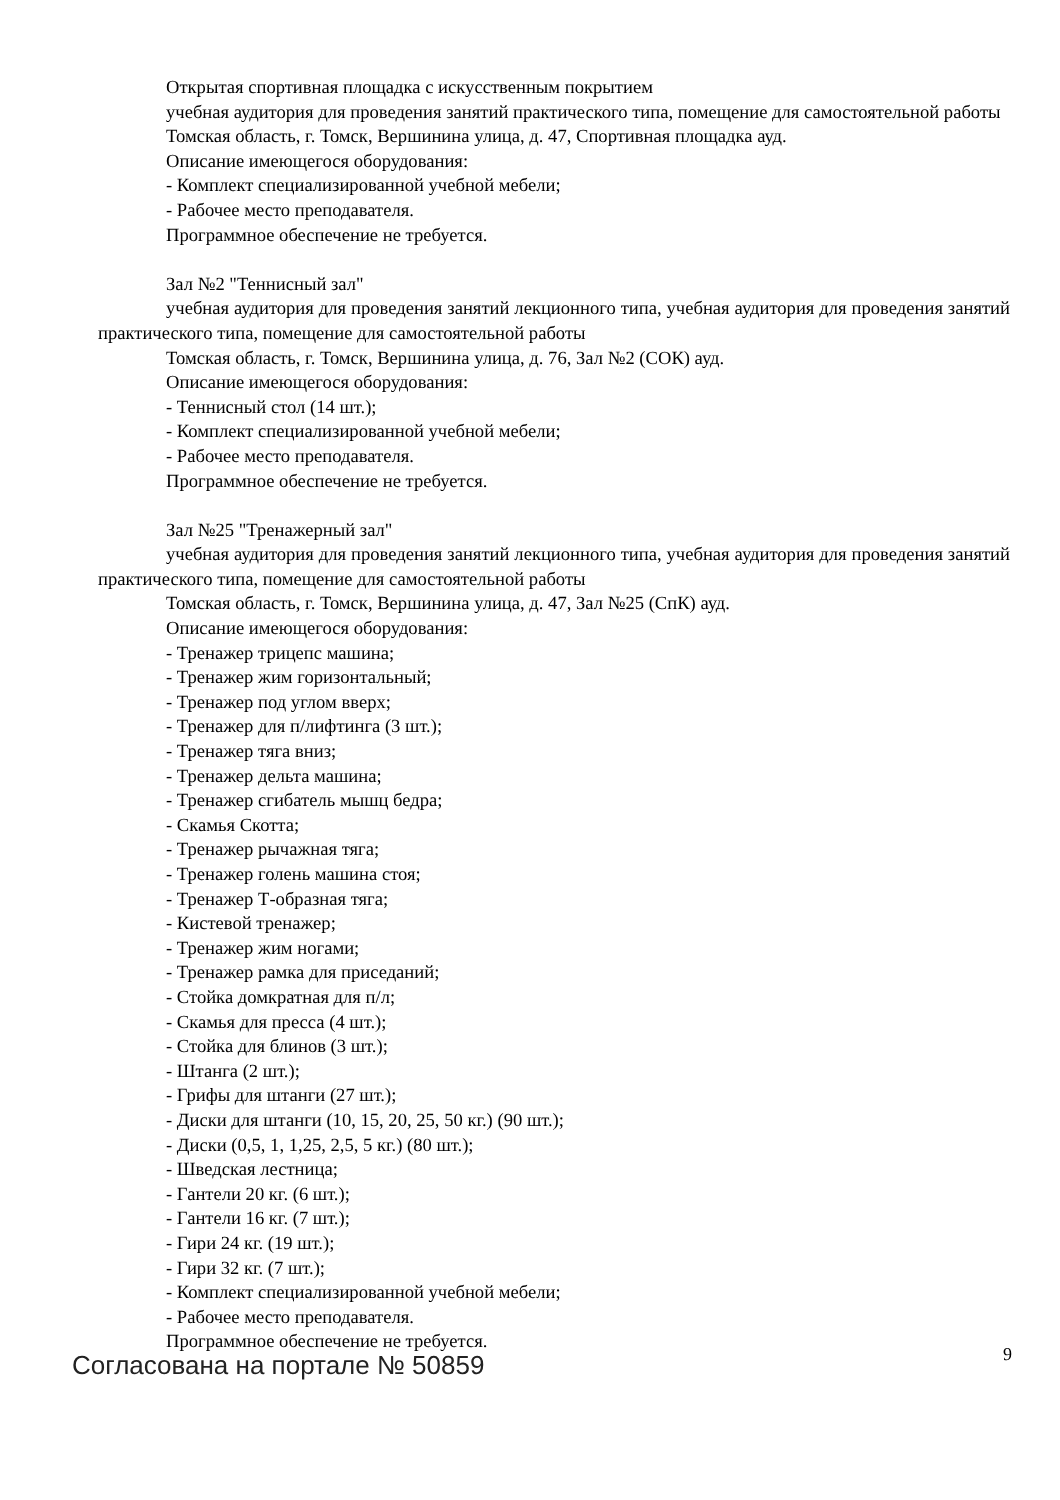Открытая спортивная площадка с искусственным покрытием
учебная аудитория для проведения занятий практического типа, помещение для самостоятельной работы
Томская область, г. Томск, Вершинина улица, д. 47, Спортивная площадка ауд.
Описание имеющегося оборудования:
- Комплект специализированной учебной мебели;
- Рабочее место преподавателя.
Программное обеспечение не требуется.
Зал №2 "Теннисный зал"
учебная аудитория для проведения занятий лекционного типа, учебная аудитория для проведения занятий практического типа, помещение для самостоятельной работы
Томская область, г. Томск, Вершинина улица, д. 76, Зал №2 (СОК) ауд.
Описание имеющегося оборудования:
- Теннисный стол (14 шт.);
- Комплект специализированной учебной мебели;
- Рабочее место преподавателя.
Программное обеспечение не требуется.
Зал №25 "Тренажерный зал"
учебная аудитория для проведения занятий лекционного типа, учебная аудитория для проведения занятий практического типа, помещение для самостоятельной работы
Томская область, г. Томск, Вершинина улица, д. 47, Зал №25 (СпК) ауд.
Описание имеющегося оборудования:
- Тренажер трицепс машина;
- Тренажер жим горизонтальный;
- Тренажер под углом вверх;
- Тренажер для п/лифтинга (3 шт.);
- Тренажер тяга вниз;
- Тренажер дельта машина;
- Тренажер сгибатель мышц бедра;
- Скамья Скотта;
- Тренажер рычажная тяга;
- Тренажер голень машина стоя;
- Тренажер Т-образная тяга;
- Кистевой тренажер;
- Тренажер жим ногами;
- Тренажер рамка для приседаний;
- Стойка домкратная для п/л;
- Скамья для пресса (4 шт.);
- Стойка для блинов (3 шт.);
- Штанга (2 шт.);
- Грифы для штанги (27 шт.);
- Диски для штанги (10, 15, 20, 25, 50 кг.) (90 шт.);
- Диски (0,5, 1, 1,25, 2,5, 5 кг.) (80 шт.);
- Шведская лестница;
- Гантели 20 кг. (6 шт.);
- Гантели 16 кг. (7 шт.);
- Гири 24 кг. (19 шт.);
- Гири 32 кг. (7 шт.);
- Комплект специализированной учебной мебели;
- Рабочее место преподавателя.
Программное обеспечение не требуется.
Согласована на портале № 50859 9